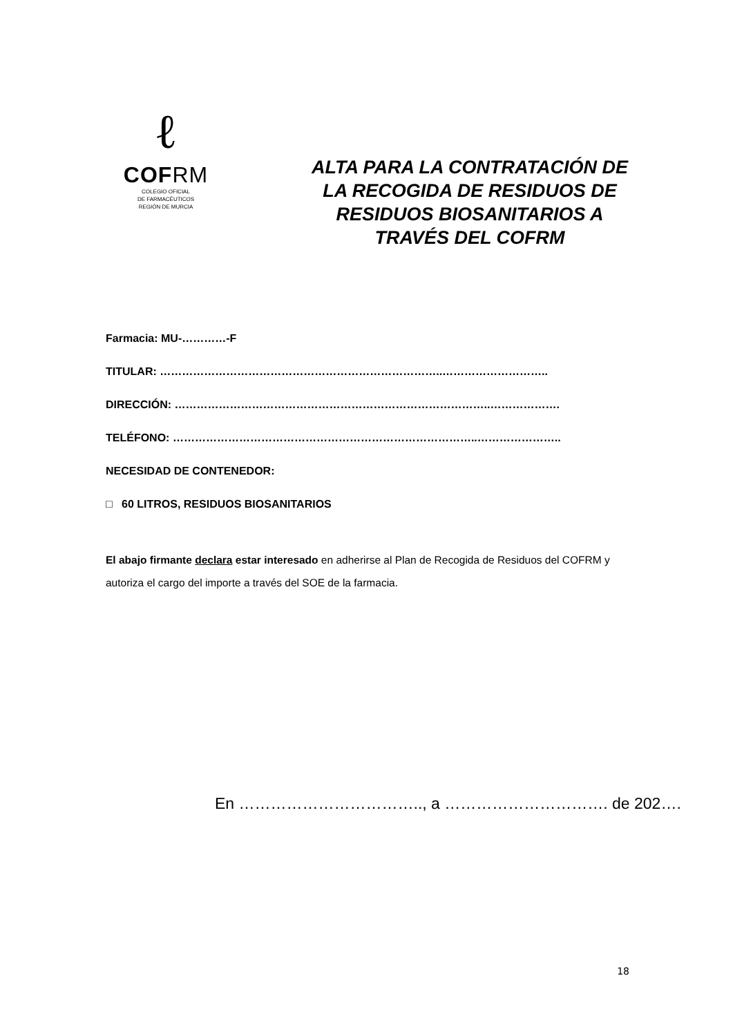ℓ
COFRM
COLEGIO OFICIAL
DE FARMACÉUTICOS
REGIÓN DE MURCIA
ALTA PARA LA CONTRATACIÓN DE LA RECOGIDA DE RESIDUOS DE RESIDUOS BIOSANITARIOS A TRAVÉS DEL COFRM
Farmacia: MU-…………-F
TITULAR: …………………………………………………………………..………………………..
DIRECCIÓN: …………………………………………………………………………..……………….
TELÉFONO: ………………………………………………………………………..…………………..
NECESIDAD DE CONTENEDOR:
□ 60 LITROS, RESIDUOS BIOSANITARIOS
El abajo firmante declara estar interesado en adherirse al Plan de Recogida de Residuos del COFRM y autoriza el cargo del importe a través del SOE de la farmacia.
En …………………………….., a …………………………. de 202….
18